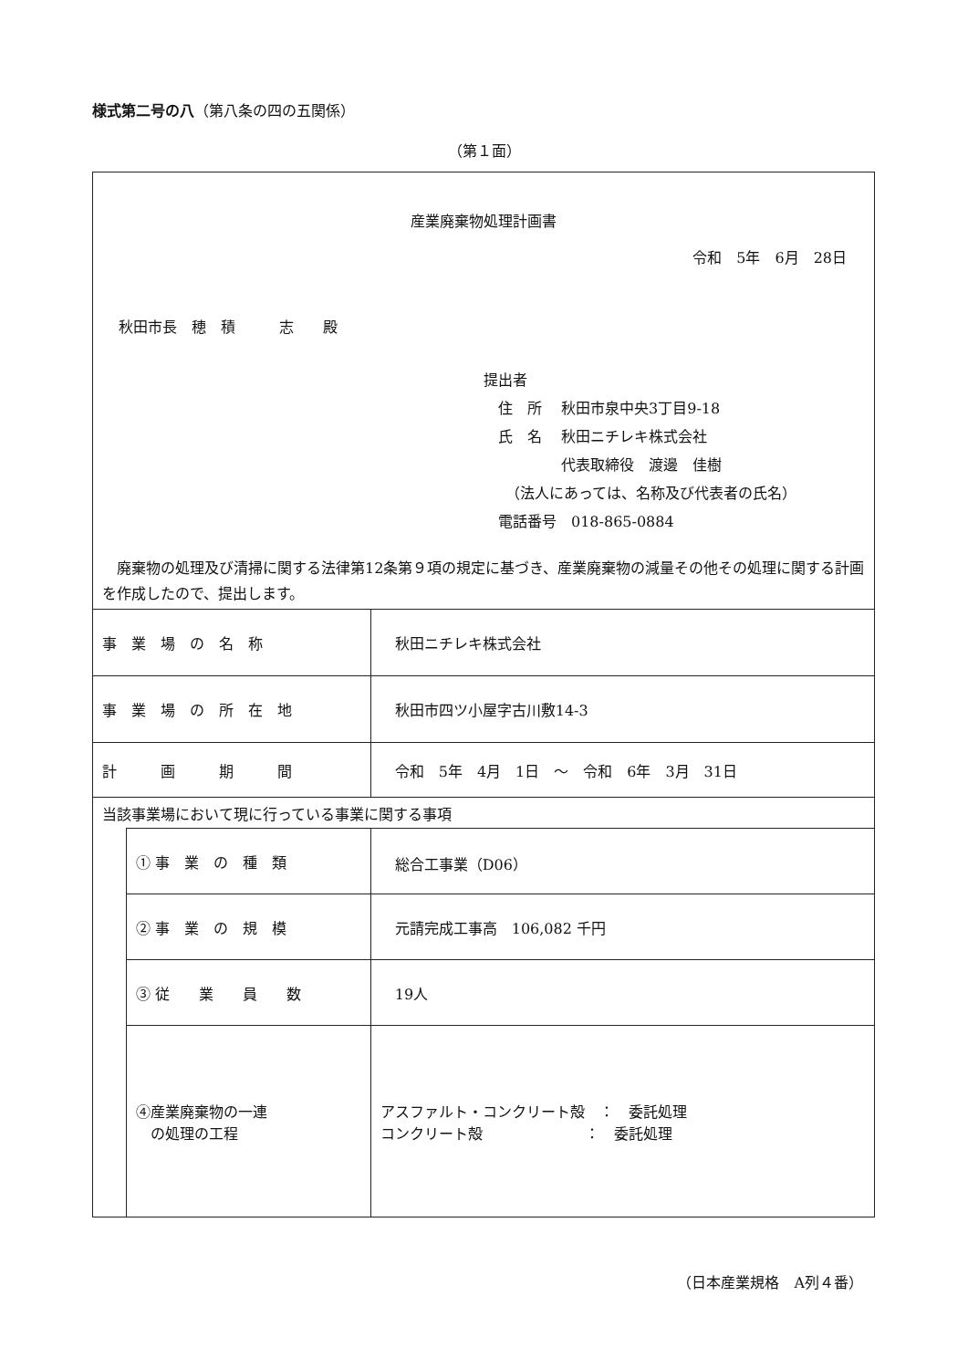様式第二号の八（第八条の四の五関係）
（第１面）
| 産業廃棄物処理計画書 令和 5年 6月 28日 秋田市長 穂 積 志 殿 提出者 住 所 秋田市泉中央3丁目9-18 氏 名 秋田ニチレキ株式会社 代表取締役 渡邊 佳樹 （法人にあっては、名称及び代表者の氏名） 電話番号 018-865-0884 廃棄物の処理及び清掃に関する法律第12条第９項の規定に基づき、産業廃棄物の減量その他その処理に関する計画を作成したので、提出します。 | | |
| 事 業 場 の 名 称 | | 秋田ニチレキ株式会社 |
| 事 業 場 の 所 在 地 | | 秋田市四ツ小屋字古川敷14-3 |
| 計 画 期 間 | | 令和 5年 4月 1日 ～ 令和 6年 3月 31日 |
| 当該事業場において現に行っている事業に関する事項 | | |
| | ① 事 業 の 種 類 | 総合工事業（D06） |
| | ② 事 業 の 規 模 | 元請完成工事高 106,082 千円 |
| | ③ 従 業 員 数 | 19人 |
| | ④産業廃棄物の一連 の処理の工程 | アスファルト・コンクリート殻 ： 委託処理 コンクリート殻 ： 委託処理 |
（日本産業規格　A列４番）